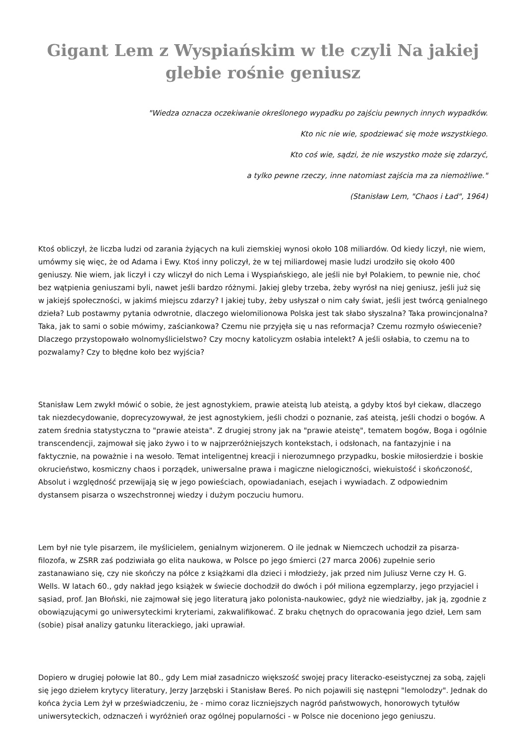Gigant Lem z Wyspiańskim w tle czyli Na jakiej glebie rośnie geniusz
"Wiedza oznacza oczekiwanie określonego wypadku po zajściu pewnych innych wypadków.
Kto nic nie wie, spodziewać się może wszystkiego.
Kto coś wie, sądzi, że nie wszystko może się zdarzyć,
a tylko pewne rzeczy, inne natomiast zajścia ma za niemożliwe."
(Stanisław Lem, "Chaos i Ład", 1964)
Ktoś obliczył, że liczba ludzi od zarania żyjących na kuli ziemskiej wynosi około 108 miliardów. Od kiedy liczył, nie wiem, umówmy się więc, że od Adama i Ewy. Ktoś inny policzył, że w tej miliardowej masie ludzi urodziło się około 400 geniuszy. Nie wiem, jak liczył i czy wliczył do nich Lema i Wyspiańskiego, ale jeśli nie był Polakiem, to pewnie nie, choć bez wątpienia geniuszami byli, nawet jeśli bardzo różnymi. Jakiej gleby trzeba, żeby wyrósł na niej geniusz, jeśli już się w jakiejś społeczności, w jakimś miejscu zdarzy? I jakiej tuby, żeby usłyszał o nim cały świat, jeśli jest twórcą genialnego dzieła? Lub postawmy pytania odwrotnie, dlaczego wielomilionowa Polska jest tak słabo słyszalna? Taka prowincjonalna? Taka, jak to sami o sobie mówimy, zaściankowa? Czemu nie przyjęła się u nas reformacja? Czemu rozmyło oświecenie? Dlaczego przystopowało wolnomyślicielstwo? Czy mocny katolicyzm osłabia intelekt? A jeśli osłabia, to czemu na to pozwalamy? Czy to błędne koło bez wyjścia?
Stanisław Lem zwykł mówić o sobie, że jest agnostykiem, prawie ateistą lub ateistą, a gdyby ktoś był ciekaw, dlaczego tak niezdecydowanie, doprecyzowywał, że jest agnostykiem, jeśli chodzi o poznanie, zaś ateistą, jeśli chodzi o bogów. A zatem średnia statystyczna to "prawie ateista". Z drugiej strony jak na "prawie ateistę", tematem bogów, Boga i ogólnie transcendencji, zajmował się jako żywo i to w najprzeróżniejszych kontekstach, i odsłonach, na fantazyjnie i na faktycznie, na poważnie i na wesoło. Temat inteligentnej kreacji i nierozumnego przypadku, boskie miłosierdzie i boskie okrucieństwo, kosmiczny chaos i porządek, uniwersalne prawa i magiczne nielogiczności, wiekuistość i skończoność, Absolut i względność przewijają się w jego powieściach, opowiadaniach, esejach i wywiadach. Z odpowiednim dystansem pisarza o wszechstronnej wiedzy i dużym poczuciu humoru.
Lem był nie tyle pisarzem, ile myślicielem, genialnym wizjonerem. O ile jednak w Niemczech uchodził za pisarza-filozofa, w ZSRR zaś podziwiała go elita naukowa, w Polsce po jego śmierci (27 marca 2006) zupełnie serio zastanawiano się, czy nie skończy na półce z książkami dla dzieci i młodzieży, jak przed nim Juliusz Verne czy H. G. Wells. W latach 60., gdy nakład jego książek w świecie dochodził do dwóch i pół miliona egzemplarzy, jego przyjaciel i sąsiad, prof. Jan Błoński, nie zajmował się jego literaturą jako polonista-naukowiec, gdyż nie wiedziałby, jak ją, zgodnie z obowiązującymi go uniwersyteckimi kryteriami, zakwalifikować. Z braku chętnych do opracowania jego dzieł, Lem sam (sobie) pisał analizy gatunku literackiego, jaki uprawiał.
Dopiero w drugiej połowie lat 80., gdy Lem miał zasadniczo większość swojej pracy literacko-eseistycznej za sobą, zajęli się jego dziełem krytycy literatury, Jerzy Jarzębski i Stanisław Bereś. Po nich pojawili się następni "lemolodzy". Jednak do końca życia Lem żył w przeświadczeniu, że - mimo coraz liczniejszych nagród państwowych, honorowych tytułów uniwersyteckich, odznaczeń i wyróżnień oraz ogólnej popularności - w Polsce nie doceniono jego geniuszu.